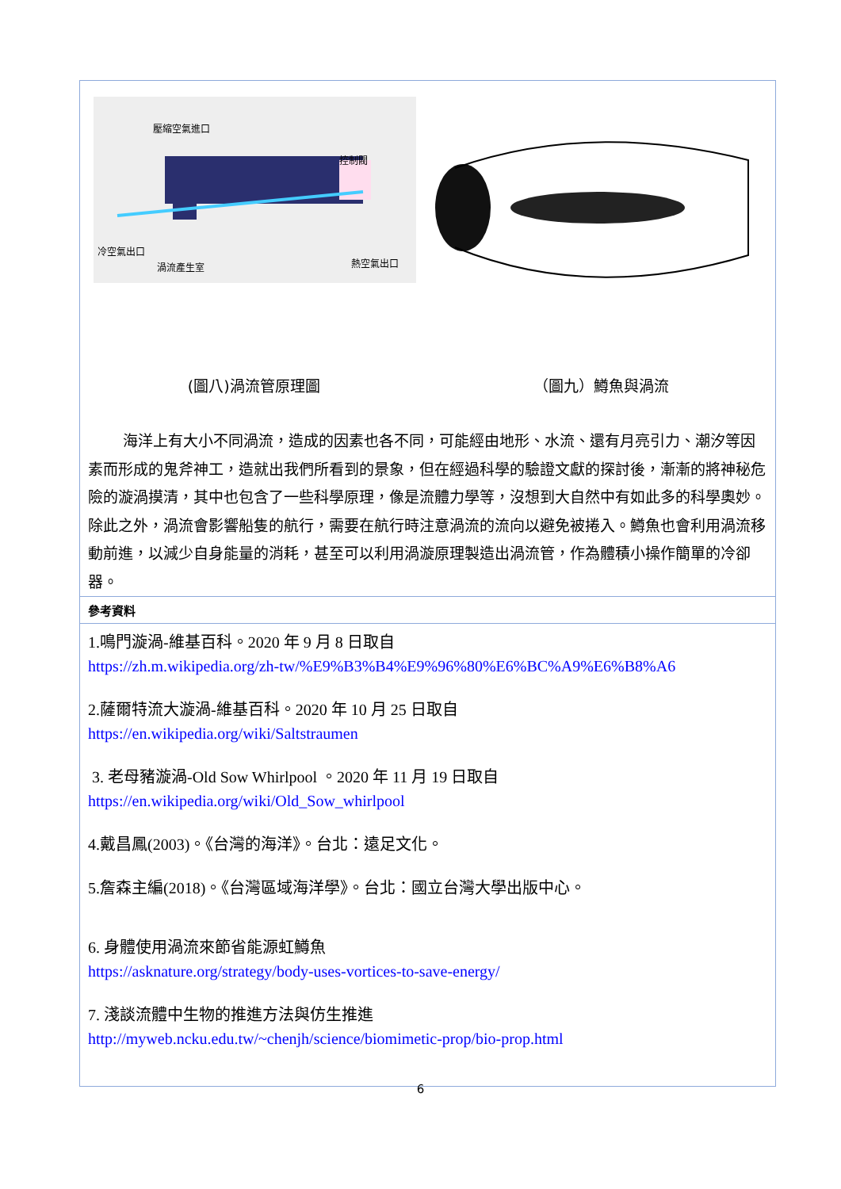壓縮空氣進口
控制閥
冷空氣出口
渦流產生室
熱空氣出口
(圖八)渦流管原理圖 （圖九）鱒魚與渦流
海洋上有大小不同渦流，造成的因素也各不同，可能經由地形、水流、還有月亮引力、潮汐等因素而形成的鬼斧神工，造就出我們所看到的景象，但在經過科學的驗證文獻的探討後，漸漸的將神秘危險的漩渦摸清，其中也包含了一些科學原理，像是流體力學等，沒想到大自然中有如此多的科學奧妙。除此之外，渦流會影響船隻的航行，需要在航行時注意渦流的流向以避免被捲入。鱒魚也會利用渦流移動前進，以減少自身能量的消耗，甚至可以利用渦漩原理製造出渦流管，作為體積小操作簡單的冷卻器。
參考資料
1.鳴門漩渦-維基百科。2020 年 9 月 8 日取自
https://zh.m.wikipedia.org/zh-tw/%E9%B3%B4%E9%96%80%E6%BC%A9%E6%B8%A6
2.薩爾特流大漩渦-維基百科。2020 年 10 月 25 日取自
https://en.wikipedia.org/wiki/Saltstraumen
3. 老母豬漩渦-Old Sow Whirlpool 。2020 年 11 月 19 日取自
https://en.wikipedia.org/wiki/Old_Sow_whirlpool
4.戴昌鳳(2003)。《台灣的海洋》。台北：遠足文化。
5.詹森主編(2018)。《台灣區域海洋學》。台北：國立台灣大學出版中心。
6. 身體使用渦流來節省能源虹鱒魚
https://asknature.org/strategy/body-uses-vortices-to-save-energy/
7. 淺談流體中生物的推進方法與仿生推進
http://myweb.ncku.edu.tw/~chenjh/science/biomimetic-prop/bio-prop.html
6